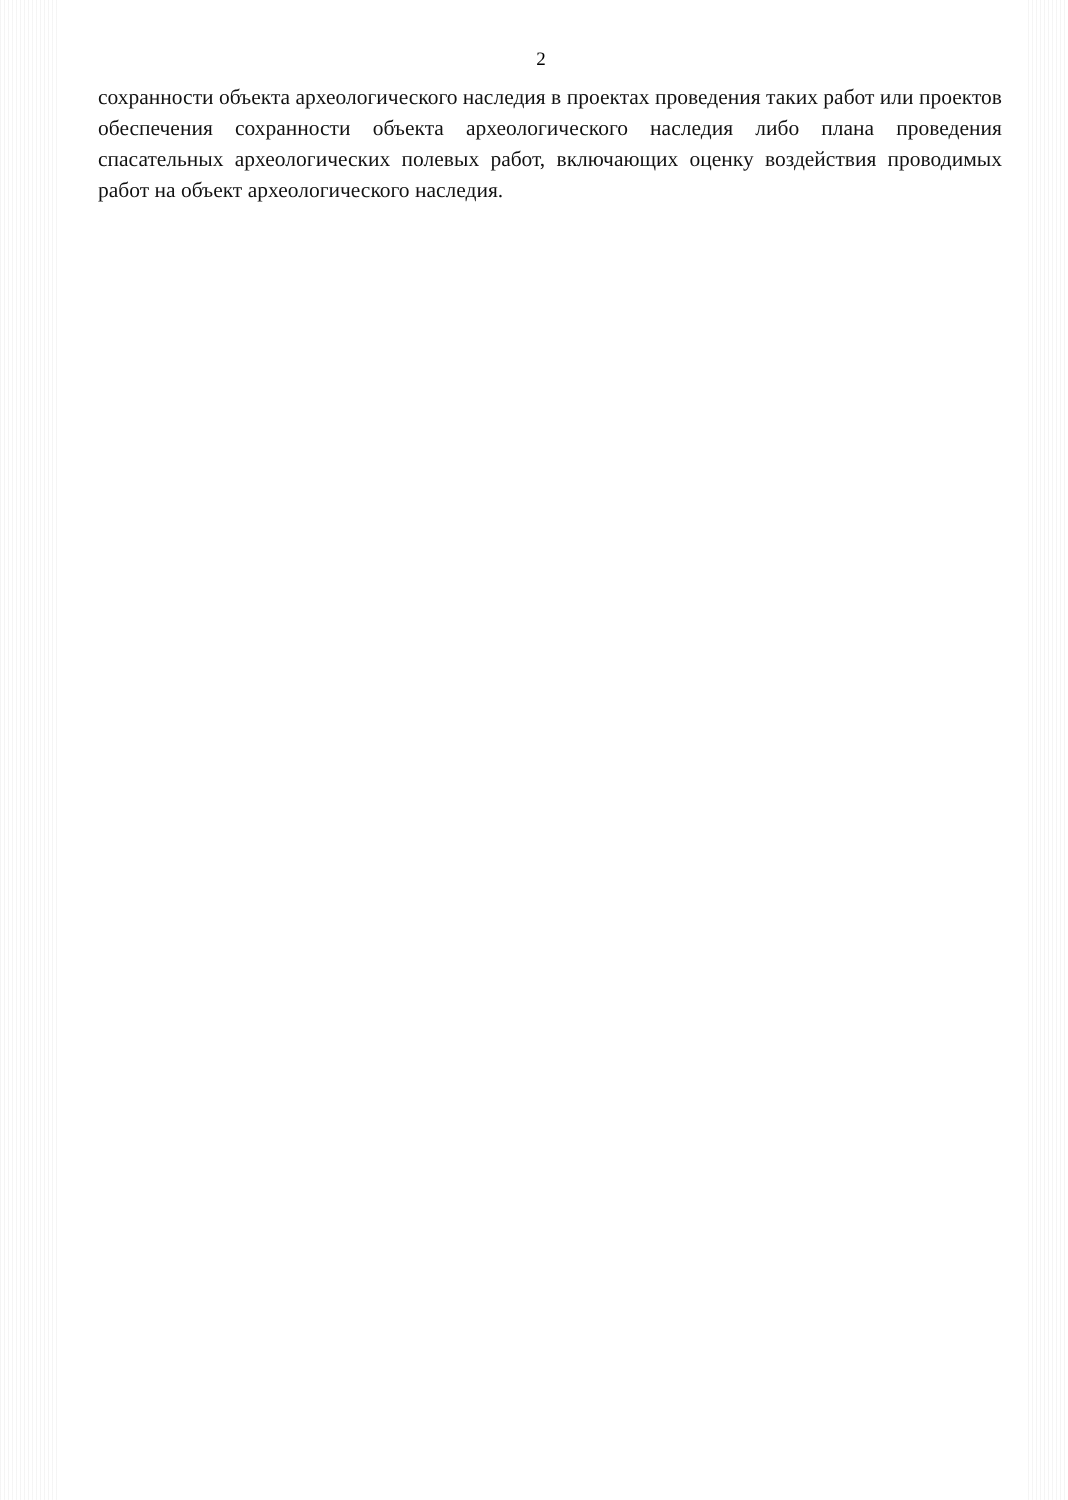2
сохранности объекта археологического наследия в проектах проведения таких работ или проектов обеспечения сохранности объекта археологического наследия либо плана проведения спасательных археологических полевых работ, включающих оценку воздействия проводимых работ на объект археологического наследия.